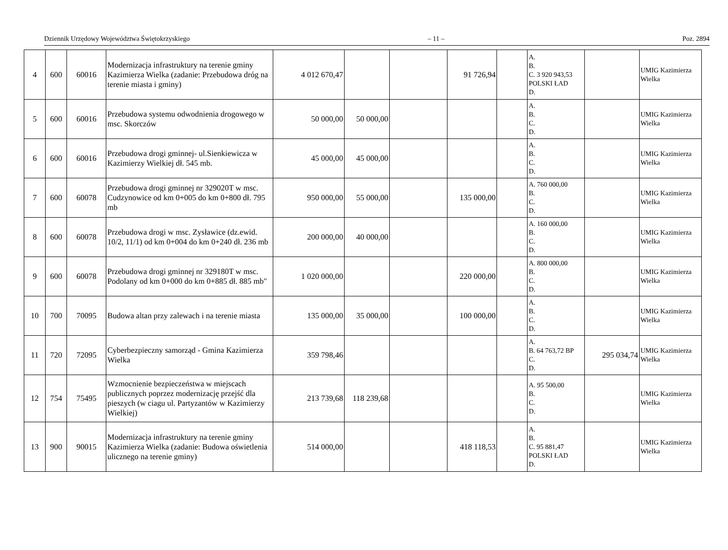Dziennik Urzędowy Województwa Świętokrzyskiego – 11 – Poz. 2894
| 4 | 600 | 60016 | Modernizacja infrastruktury na terenie gminy Kazimierza Wielka (zadanie: Przebudowa dróg na terenie miasta i gminy) | 4 012 670,47 | | | 91 726,94 | | A. B. C. 3 920 943,53 POLSKI ŁAD D. | | UMIG Kazimierza Wielka |
| 5 | 600 | 60016 | Przebudowa systemu odwodnienia drogowego w msc. Skorczów | 50 000,00 | 50 000,00 | | | | A. B. C. D. | | UMIG Kazimierza Wielka |
| 6 | 600 | 60016 | Przebudowa drogi gminnej- ul.Sienkiewicza w Kazimierzy Wielkiej dł. 545 mb. | 45 000,00 | 45 000,00 | | | | A. B. C. D. | | UMIG Kazimierza Wielka |
| 7 | 600 | 60078 | Przebudowa drogi gminnej nr 329020T w msc. Cudzynowice od km 0+005 do km 0+800 dł. 795 mb | 950 000,00 | 55 000,00 | | 135 000,00 | | A. 760 000,00 B. C. D. | | UMIG Kazimierza Wielka |
| 8 | 600 | 60078 | Przebudowa drogi w msc. Zysławice (dz.ewid. 10/2, 11/1) od km 0+004 do km 0+240 dł. 236 mb | 200 000,00 | 40 000,00 | | | | A. 160 000,00 B. C. D. | | UMIG Kazimierza Wielka |
| 9 | 600 | 60078 | Przebudowa drogi gminnej nr 329180T w msc. Podolany od km 0+000 do km 0+885 dł. 885 mb" | 1 020 000,00 | | | 220 000,00 | | A. 800 000,00 B. C. D. | | UMIG Kazimierza Wielka |
| 10 | 700 | 70095 | Budowa altan przy zalewach i na terenie miasta | 135 000,00 | 35 000,00 | | 100 000,00 | | A. B. C. D. | | UMIG Kazimierza Wielka |
| 11 | 720 | 72095 | Cyberbezpieczny samorząd - Gmina Kazimierza Wielka | 359 798,46 | | | | | A. B. 64 763,72 BP C. D. | 295 034,74 | UMIG Kazimierza Wielka |
| 12 | 754 | 75495 | Wzmocnienie bezpieczeństwa w miejscach publicznych poprzez modernizację przejść dla pieszych (w ciagu ul. Partyzantów w Kazimierzy Wielkiej) | 213 739,68 | 118 239,68 | | | | A. 95 500,00 B. C. D. | | UMIG Kazimierza Wielka |
| 13 | 900 | 90015 | Modernizacja infrastruktury na terenie gminy Kazimierza Wielka (zadanie: Budowa oświetlenia ulicznego na terenie gminy) | 514 000,00 | | | 418 118,53 | | A. B. C. 95 881,47 POLSKI ŁAD D. | | UMIG Kazimierza Wielka |